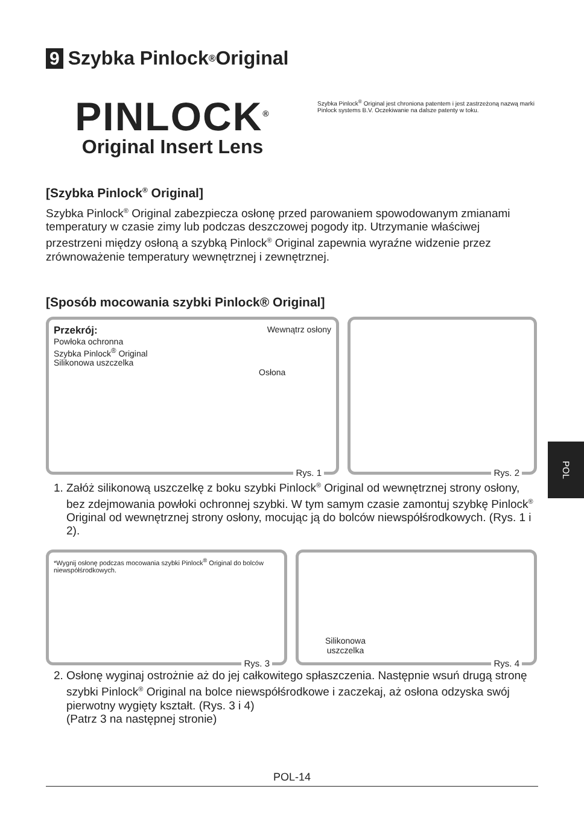9 Szybka Pinlock<sup>®</sup> Original
PINLOCK<sup>®</sup>
Original Insert Lens
Szybka Pinlock<sup>®</sup> Original jest chroniona patentem i jest zastrzeżoną nazwą marki Pinlock systems B.V. Oczekiwanie na dalsze patenty w toku.
[Szybka Pinlock<sup>®</sup> Original]
Szybka Pinlock<sup>®</sup> Original zabezpiecza osłonę przed parowaniem spowodowanym zmianami temperatury w czasie zimy lub podczas deszczowej pogody itp. Utrzymanie właściwej przestrzeni między osłoną a szybką Pinlock<sup>®</sup> Original zapewnia wyraźne widzenie przez zrównoważenie temperatury wewnętrznej i zewnętrznej.
[Sposób mocowania szybki Pinlock® Original]
Przekrój: Wewnątrz osłony
Powłoka ochronna
Szybka Pinlock<sup>®</sup> Original
Silikonowa uszczelka
Osłona
Rys. 1
Rys. 2
1. Załóż silikonową uszczelkę z boku szybki Pinlock<sup>®</sup> Original od wewnętrznej strony osłony, bez zdejmowania powłoki ochronnej szybki. W tym samym czasie zamontuj szybkę Pinlock<sup>®</sup> Original od wewnętrznej strony osłony, mocując ją do bolców niewspółśrodkowych. (Rys. 1 i 2).
*Wygnij osłonę podczas mocowania szybki Pinlock<sup>®</sup> Original do bolców niewspółśrodkowych.
Rys. 3
Silikonowa
uszczelka
Rys. 4
2. Osłonę wyginaj ostrożnie aż do jej całkowitego spłaszczenia. Następnie wsuń drugą stronę szybki Pinlock<sup>®</sup> Original na bolce niewspółśrodkowe i zaczekaj, aż osłona odzyska swój pierwotny wygięty kształt. (Rys. 3 i 4)
(Patrz 3 na następnej stronie)
POL
POL-14